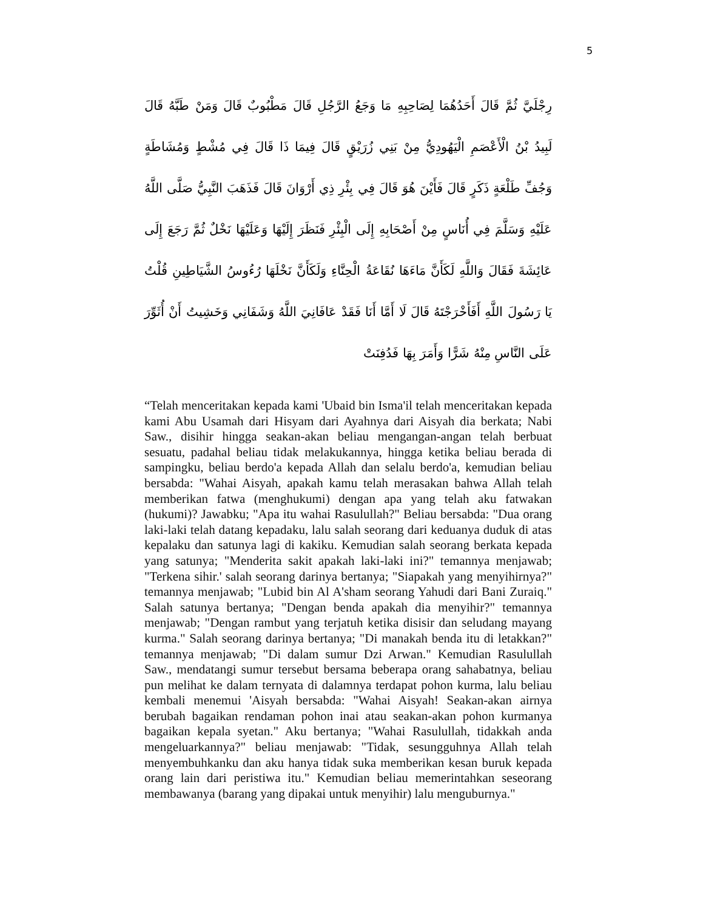5
رِجْلَيَّ ثُمَّ قَالَ أَحَدُهُمَا لِصَاحِبِهِ مَا وَجَعُ الرَّجُلِ قَالَ مَطْبُوبٌ قَالَ وَمَنْ طَبَّهُ قَالَ لَبِيدُ بْنُ الْأَعْصَمِ الْيَهُودِيُّ مِنْ بَنِي زُرَيْقٍ قَالَ فِيمَا ذَا قَالَ فِي مُشْطٍ وَمُشَاطَةٍ وَجُفِّ طَلْعَةٍ ذَكَرٍ قَالَ فَأَيْنَ هُوَ قَالَ فِي بِئْرِ ذِي أَرْوَانَ قَالَ فَذَهَبَ النَّبِيُّ صَلَّى اللَّهُ عَلَيْهِ وَسَلَّمَ فِي أُنَاسٍ مِنْ أَصْحَابِهِ إِلَى الْبِئْرِ فَنَظَرَ إِلَيْهَا وَعَلَيْهَا نَخْلٌ ثُمَّ رَجَعَ إِلَى عَائِشَةَ فَقَالَ وَاللَّهِ لَكَأَنَّ مَاءَهَا نُقَاعَةُ الْحِنَّاءِ وَلَكَأَنَّ نَخْلَهَا رُءُوسُ الشَّيَاطِينِ قُلْتُ يَا رَسُولَ اللَّهِ أَفَأَخْرَجْتَهُ قَالَ لَا أَمَّا أَنَا فَقَدْ عَافَانِيَ اللَّهُ وَشَفَانِي وَخَشِيتُ أَنْ أُثَوِّرَ عَلَى النَّاسِ مِنْهُ شَرًّا وَأَمَرَ بِهَا فَدُفِنَتْ
“Telah menceritakan kepada kami 'Ubaid bin Isma'il telah menceritakan kepada kami Abu Usamah dari Hisyam dari Ayahnya dari Aisyah dia berkata; Nabi Saw., disihir hingga seakan-akan beliau mengangan-angan telah berbuat sesuatu, padahal beliau tidak melakukannya, hingga ketika beliau berada di sampingku, beliau berdo'a kepada Allah dan selalu berdo'a, kemudian beliau bersabda: "Wahai Aisyah, apakah kamu telah merasakan bahwa Allah telah memberikan fatwa (menghukumi) dengan apa yang telah aku fatwakan (hukumi)? Jawabku; "Apa itu wahai Rasulullah?" Beliau bersabda: "Dua orang laki-laki telah datang kepadaku, lalu salah seorang dari keduanya duduk di atas kepalaku dan satunya lagi di kakiku. Kemudian salah seorang berkata kepada yang satunya; "Menderita sakit apakah laki-laki ini?" temannya menjawab; "Terkena sihir.' salah seorang darinya bertanya; "Siapakah yang menyihirnya?" temannya menjawab; "Lubid bin Al A'sham seorang Yahudi dari Bani Zuraiq." Salah satunya bertanya; "Dengan benda apakah dia menyihir?" temannya menjawab; "Dengan rambut yang terjatuh ketika disisir dan seludang mayang kurma." Salah seorang darinya bertanya; "Di manakah benda itu di letakkan?" temannya menjawab; "Di dalam sumur Dzi Arwan." Kemudian Rasulullah Saw., mendatangi sumur tersebut bersama beberapa orang sahabatnya, beliau pun melihat ke dalam ternyata di dalamnya terdapat pohon kurma, lalu beliau kembali menemui 'Aisyah bersabda: "Wahai Aisyah! Seakan-akan airnya berubah bagaikan rendaman pohon inai atau seakan-akan pohon kurmanya bagaikan kepala syetan." Aku bertanya; "Wahai Rasulullah, tidakkah anda mengeluarkannya?" beliau menjawab: "Tidak, sesungguhnya Allah telah menyembuhkanku dan aku hanya tidak suka memberikan kesan buruk kepada orang lain dari peristiwa itu." Kemudian beliau memerintahkan seseorang membawanya (barang yang dipakai untuk menyihir) lalu menguburnya."